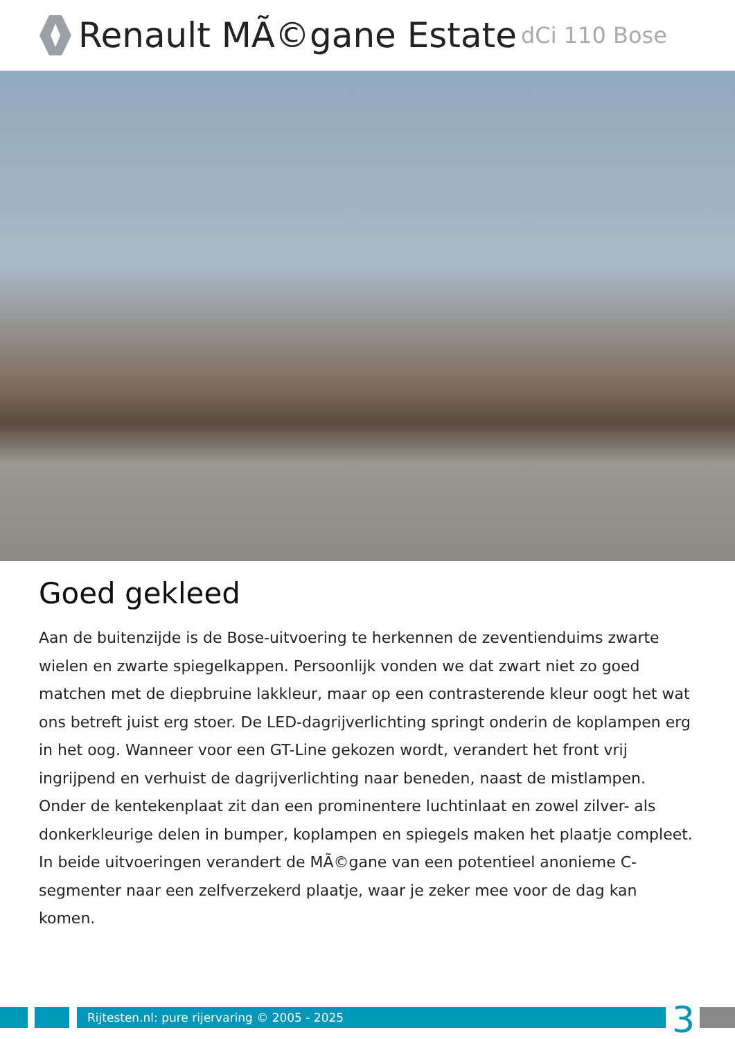Renault MÃ©gane Estate dCi 110 Bose
Goed gekleed
Aan de buitenzijde is de Bose-uitvoering te herkennen de zeventienduims zwarte wielen en zwarte spiegelkappen. Persoonlijk vonden we dat zwart niet zo goed matchen met de diepbruine lakkleur, maar op een contrasterende kleur oogt het wat ons betreft juist erg stoer. De LED-dagrijverlichting springt onderin de koplampen erg in het oog. Wanneer voor een GT-Line gekozen wordt, verandert het front vrij ingrijpend en verhuist de dagrijverlichting naar beneden, naast de mistlampen. Onder de kentekenplaat zit dan een prominentere luchtinlaat en zowel zilver- als donkerkleurige delen in bumper, koplampen en spiegels maken het plaatje compleet. In beide uitvoeringen verandert de MÃ©gane van een potentieel anonieme C-segmenter naar een zelfverzekerd plaatje, waar je zeker mee voor de dag kan komen.
Rijtesten.nl: pure rijervaring © 2005 - 2025 3